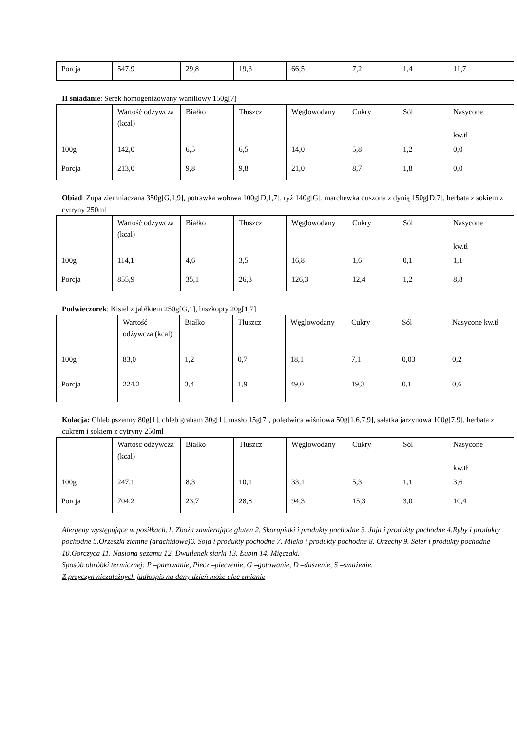| Porcja | 547,9 | 29,8 | 19,3 | 66,5 | 7,2 | 1,4 | 11,7 |
II śniadanie: Serek homogenizowany waniliowy 150g[7]
| | Wartość odżywcza (kcal) | Białko | Tłuszcz | Węglowodany | Cukry | Sól | Nasycone kw.tł |
| 100g | 142,0 | 6,5 | 6,5 | 14,0 | 5,8 | 1,2 | 0,0 |
| Porcja | 213,0 | 9,8 | 9,8 | 21,0 | 8,7 | 1,8 | 0,0 |
Obiad: Zupa ziemniaczana 350g[G,1,9], potrawka wołowa 100g[D,1,7], ryż 140g[G], marchewka duszona z dynią 150g[D,7], herbata z sokiem z cytryny 250ml
| | Wartość odżywcza (kcal) | Białko | Tłuszcz | Węglowodany | Cukry | Sól | Nasycone kw.tł |
| 100g | 114,1 | 4,6 | 3,5 | 16,8 | 1,6 | 0,1 | 1,1 |
| Porcja | 855,9 | 35,1 | 26,3 | 126,3 | 12,4 | 1,2 | 8,8 |
Podwieczorek: Kisiel z jabłkiem 250g[G,1], biszkopty 20g[1,7]
| | Wartość odżywcza (kcal) | Białko | Tłuszcz | Węglowodany | Cukry | Sól | Nasycone kw.tł |
| 100g | 83,0 | 1,2 | 0,7 | 18,1 | 7,1 | 0,03 | 0,2 |
| Porcja | 224,2 | 3,4 | 1,9 | 49,0 | 19,3 | 0,1 | 0,6 |
Kolacja: Chleb pszenny 80g[1], chleb graham 30g[1], masło 15g[7], polędwica wiśniowa 50g[1,6,7,9], sałatka jarzynowa 100g[7,9], herbata z cukrem i sokiem z cytryny 250ml
| | Wartość odżywcza (kcal) | Białko | Tłuszcz | Węglowodany | Cukry | Sól | Nasycone kw.tł |
| 100g | 247,1 | 8,3 | 10,1 | 33,1 | 5,3 | 1,1 | 3,6 |
| Porcja | 704,2 | 23,7 | 28,8 | 94,3 | 15,3 | 3,0 | 10,4 |
Alergeny występujące w posiłkach:1. Zboża zawierające gluten 2. Skorupiaki i produkty pochodne 3. Jaja i produkty pochodne 4.Ryby i produkty pochodne 5.Orzeszki ziemne (arachidowe)6. Soja i produkty pochodne 7. Mleko i produkty pochodne 8. Orzechy 9. Seler i produkty pochodne 10.Gorczyca 11. Nasiona sezamu 12. Dwutlenek siarki 13. Łubin 14. Mięczaki.
Sposób obróbki termicznej: P –parowanie, Piecz –pieczenie, G –gotowanie, D –duszenie, S –smażenie.
Z przyczyn niezależnych jadłospis na dany dzień może ulec zmianie